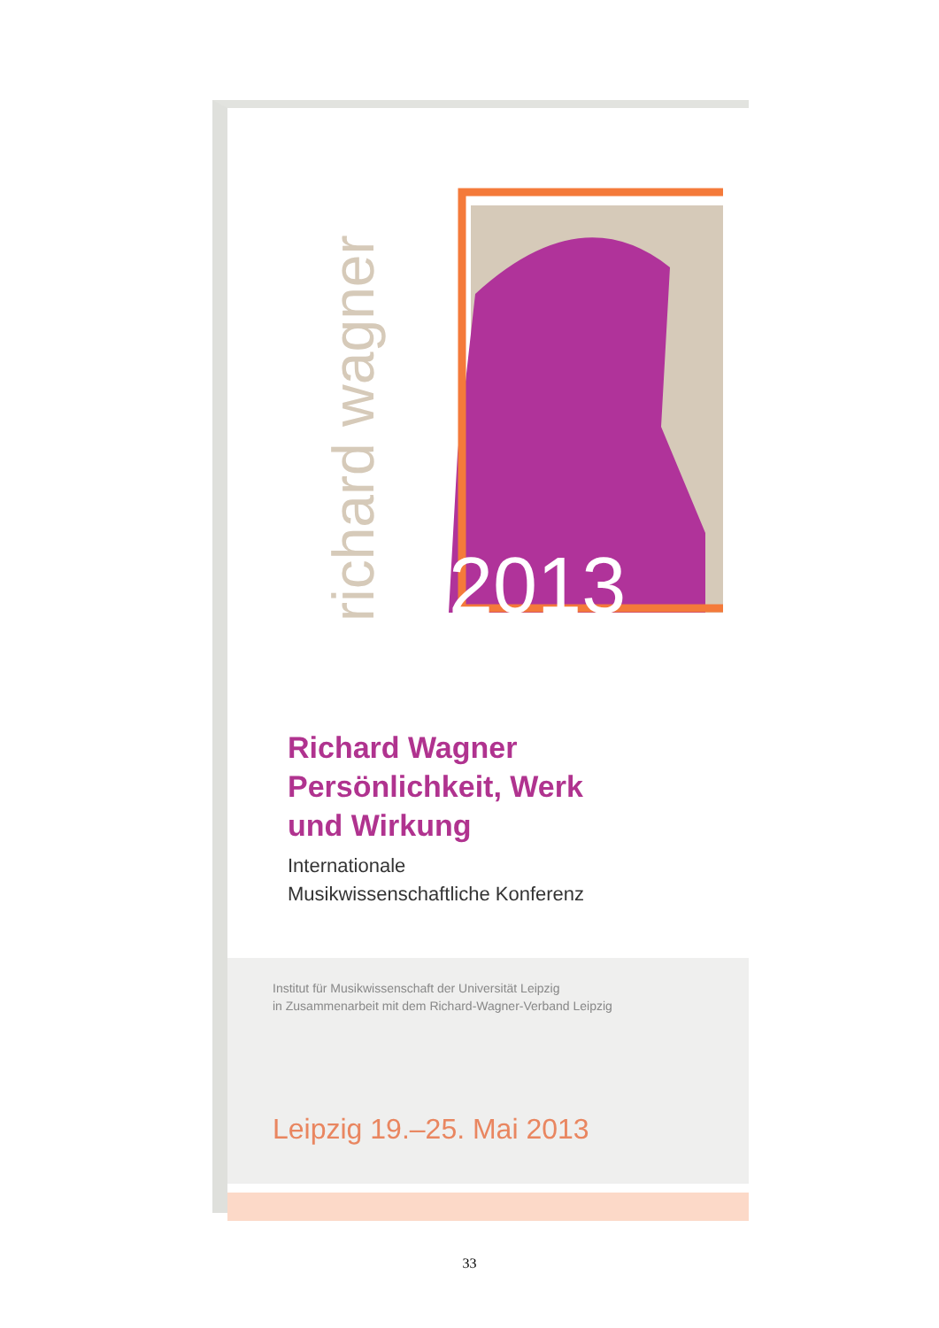richard wagner
2013
Richard Wagner
Persönlichkeit, Werk
und Wirkung
Internationale
Musikwissenschaftliche Konferenz
Institut für Musikwissenschaft der Universität Leipzig
in Zusammenarbeit mit dem Richard-Wagner-Verband Leipzig
Leipzig 19.–25. Mai 2013
33